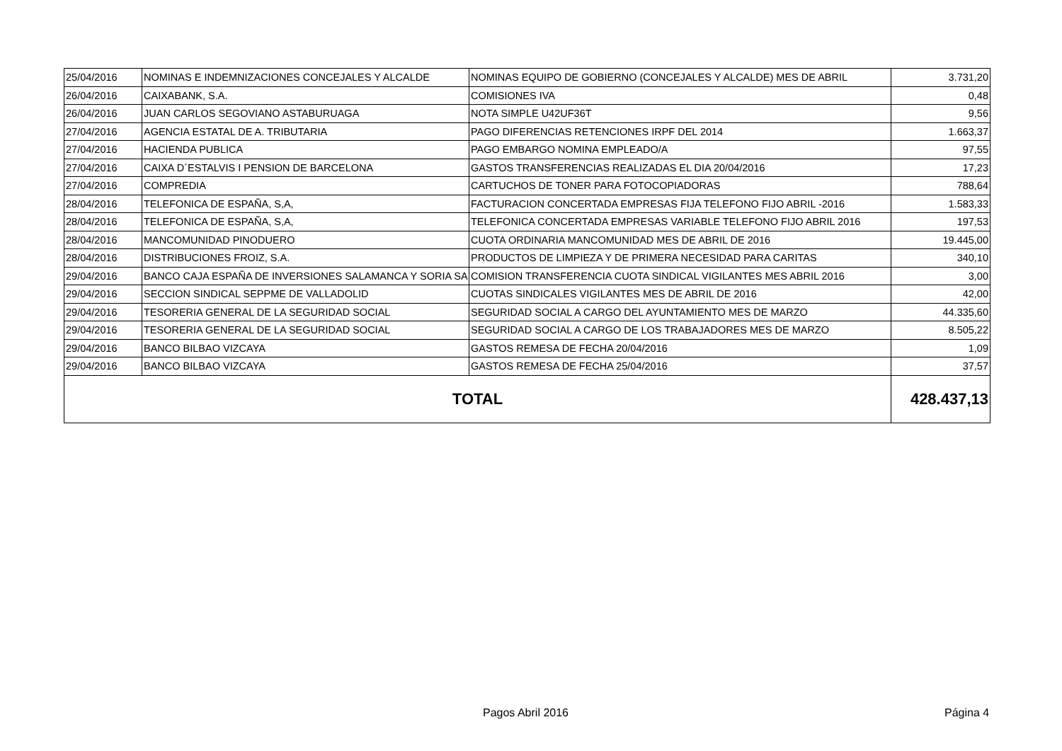| 25/04/2016 | NOMINAS E INDEMNIZACIONES CONCEJALES Y ALCALDE | NOMINAS EQUIPO DE GOBIERNO (CONCEJALES Y ALCALDE) MES DE ABRIL | 3.731,20 |
| 26/04/2016 | CAIXABANK, S.A. | COMISIONES IVA | 0,48 |
| 26/04/2016 | JUAN CARLOS SEGOVIANO ASTABURUAGA | NOTA SIMPLE U42UF36T | 9,56 |
| 27/04/2016 | AGENCIA ESTATAL DE A. TRIBUTARIA | PAGO DIFERENCIAS RETENCIONES IRPF DEL 2014 | 1.663,37 |
| 27/04/2016 | HACIENDA PUBLICA | PAGO EMBARGO NOMINA EMPLEADO/A | 97,55 |
| 27/04/2016 | CAIXA D´ESTALVIS I PENSION DE BARCELONA | GASTOS TRANSFERENCIAS REALIZADAS EL DIA 20/04/2016 | 17,23 |
| 27/04/2016 | COMPREDIA | CARTUCHOS DE TONER PARA FOTOCOPIADORAS | 788,64 |
| 28/04/2016 | TELEFONICA DE ESPAÑA, S,A, | FACTURACION CONCERTADA EMPRESAS FIJA TELEFONO FIJO ABRIL -2016 | 1.583,33 |
| 28/04/2016 | TELEFONICA DE ESPAÑA, S,A, | TELEFONICA CONCERTADA EMPRESAS VARIABLE TELEFONO FIJO ABRIL 2016 | 197,53 |
| 28/04/2016 | MANCOMUNIDAD PINODUERO | CUOTA ORDINARIA MANCOMUNIDAD MES DE ABRIL DE 2016 | 19.445,00 |
| 28/04/2016 | DISTRIBUCIONES FROIZ, S.A. | PRODUCTOS DE LIMPIEZA Y DE PRIMERA NECESIDAD PARA CARITAS | 340,10 |
| 29/04/2016 | BANCO CAJA ESPAÑA DE INVERSIONES SALAMANCA Y SORIA SA | COMISION TRANSFERENCIA CUOTA SINDICAL VIGILANTES MES ABRIL 2016 | 3,00 |
| 29/04/2016 | SECCION SINDICAL SEPPME DE VALLADOLID | CUOTAS SINDICALES VIGILANTES MES DE ABRIL DE 2016 | 42,00 |
| 29/04/2016 | TESORERIA GENERAL DE LA SEGURIDAD SOCIAL | SEGURIDAD SOCIAL A CARGO DEL AYUNTAMIENTO MES DE MARZO | 44.335,60 |
| 29/04/2016 | TESORERIA GENERAL DE LA SEGURIDAD SOCIAL | SEGURIDAD SOCIAL A CARGO DE LOS TRABAJADORES MES DE MARZO | 8.505,22 |
| 29/04/2016 | BANCO BILBAO VIZCAYA | GASTOS REMESA DE FECHA 20/04/2016 | 1,09 |
| 29/04/2016 | BANCO BILBAO VIZCAYA | GASTOS REMESA DE FECHA 25/04/2016 | 37,57 |
| TOTAL | | | 428.437,13 |
Pagos Abril 2016 Página 4